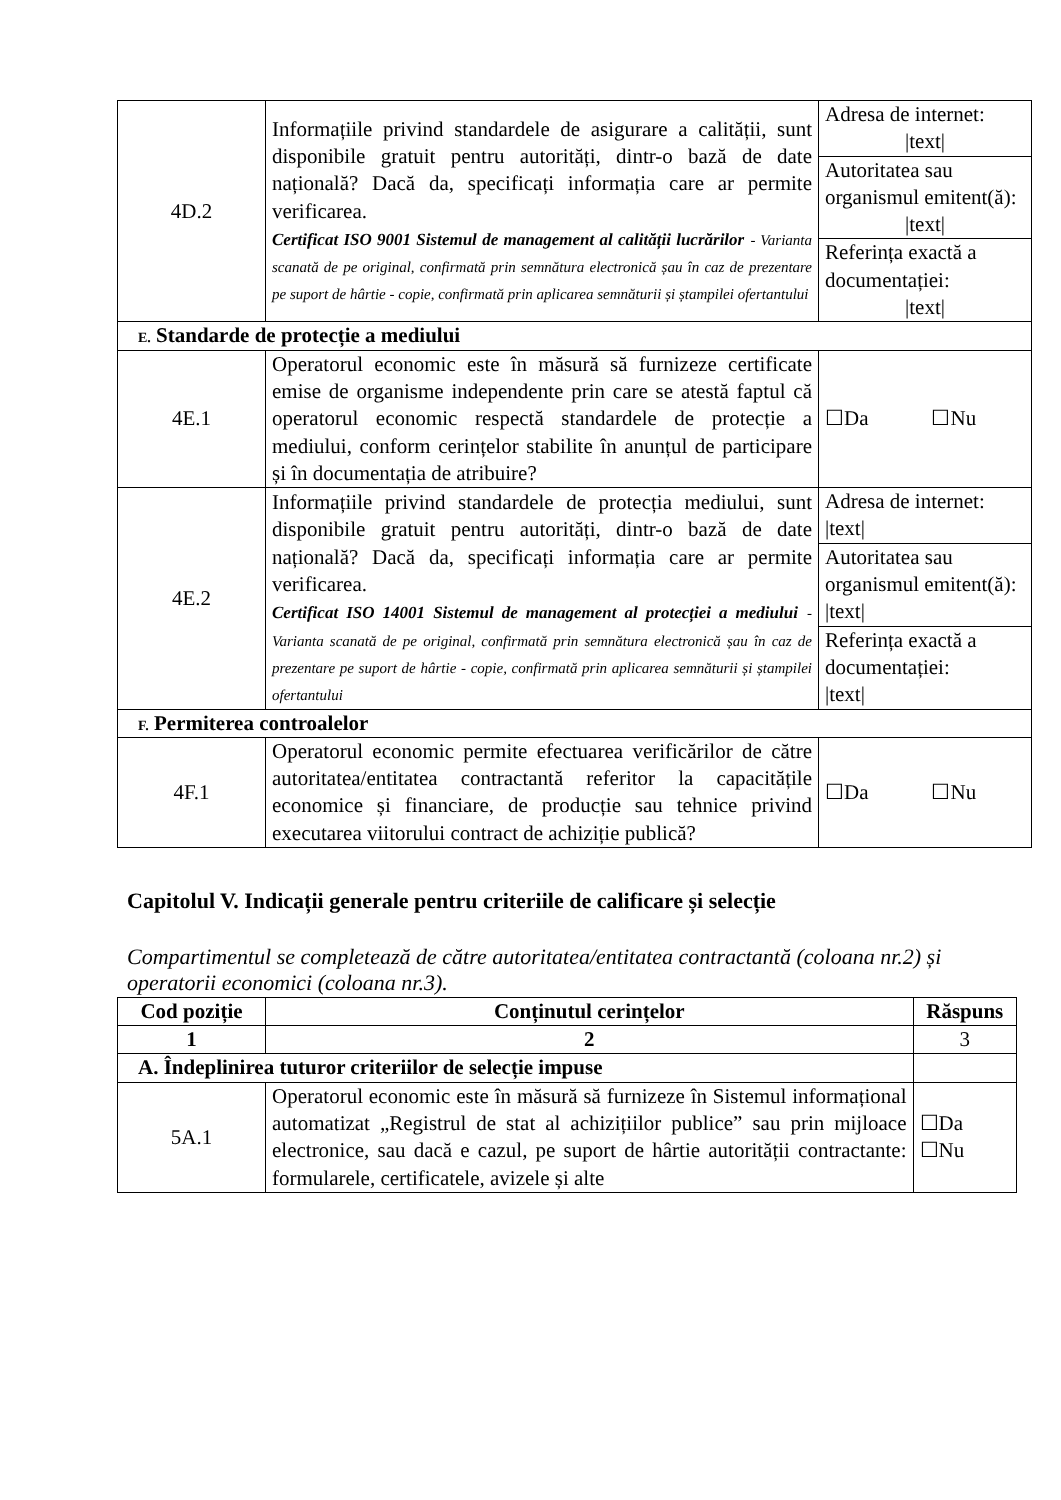| 4D.2 | Informațiile privind standardele de asigurare a calității, sunt disponibile gratuit pentru autorități, dintr-o bază de date națională? Dacă da, specificați informația care ar permite verificarea. Certificat ISO 9001 Sistemul de management al calității lucrărilor - Varianta scanată de pe original, confirmată prin semnătura electronică șau în caz de prezentare pe suport de hârtie - copie, confirmată prin aplicarea semnăturii și ștampilei ofertantului | Adresa de internet: /text/ |
| | | Autoritatea sau organismul emitent(ă): /text/ |
| | | Referința exactă a documentației: /text/ |
| E. Standarde de protecție a mediului | | |
| 4E.1 | Operatorul economic este în măsură să furnizeze certificate emise de organisme independente prin care se atestă faptul că operatorul economic respectă standardele de protecție a mediului, conform cerințelor stabilite în anunțul de participare și în documentația de atribuire? | ☐Da ☐Nu |
| 4E.2 | Informațiile privind standardele de protecția mediului, sunt disponibile gratuit pentru autorități, dintr-o bază de date națională? Dacă da, specificați informația care ar permite verificarea. Certificat ISO 14001 Sistemul de management al protecției a mediului - Varianta scanată de pe original, confirmată prin semnătura electronică șau în caz de prezentare pe suport de hârtie - copie, confirmată prin aplicarea semnăturii și ștampilei ofertantului | Adresa de internet: /text/ |
| | | Autoritatea sau organismul emitent(ă): /text/ |
| | | Referința exactă a documentației: /text/ |
| F. Permiterea controalelor | | |
| 4F.1 | Operatorul economic permite efectuarea verificărilor de către autoritatea/entitatea contractantă referitor la capacitățile economice și financiare, de producție sau tehnice privind executarea viitorului contract de achiziție publică? | ☐Da ☐Nu |
Capitolul V. Indicații generale pentru criteriile de calificare și selecție
Compartimentul se completează de către autoritatea/entitatea contractantă (coloana nr.2) și operatorii economici (coloana nr.3).
| Cod poziție | Conținutul cerințelor | Răspuns |
| --- | --- | --- |
| 1 | 2 | 3 |
| A. Îndeplinirea tuturor criteriilor de selecție impuse | | |
| 5A.1 | Operatorul economic este în măsură să furnizeze în Sistemul informațional automatizat „Registrul de stat al achizițiilor publice” sau prin mijloace electronice, sau dacă e cazul, pe suport de hârtie autorității contractante: formularele, certificatele, avizele și alte | ☐Da ☐Nu |